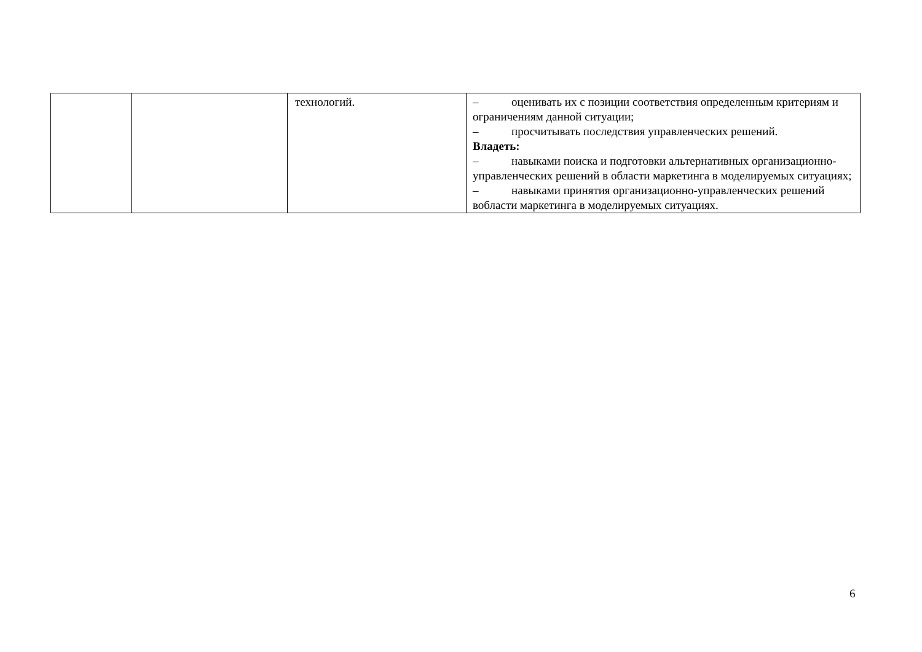| | | технологий. | – оценивать их с позиции соответствия определенным критериям и ограничениям данной ситуации; – просчитывать последствия управленческих решений. Владеть: – навыками поиска и подготовки альтернативных организационно- управленческих решений в области маркетинга в моделируемых ситуациях; – навыками принятия организационно-управленческих решений вобласти маркетинга в моделируемых ситуациях. |
6